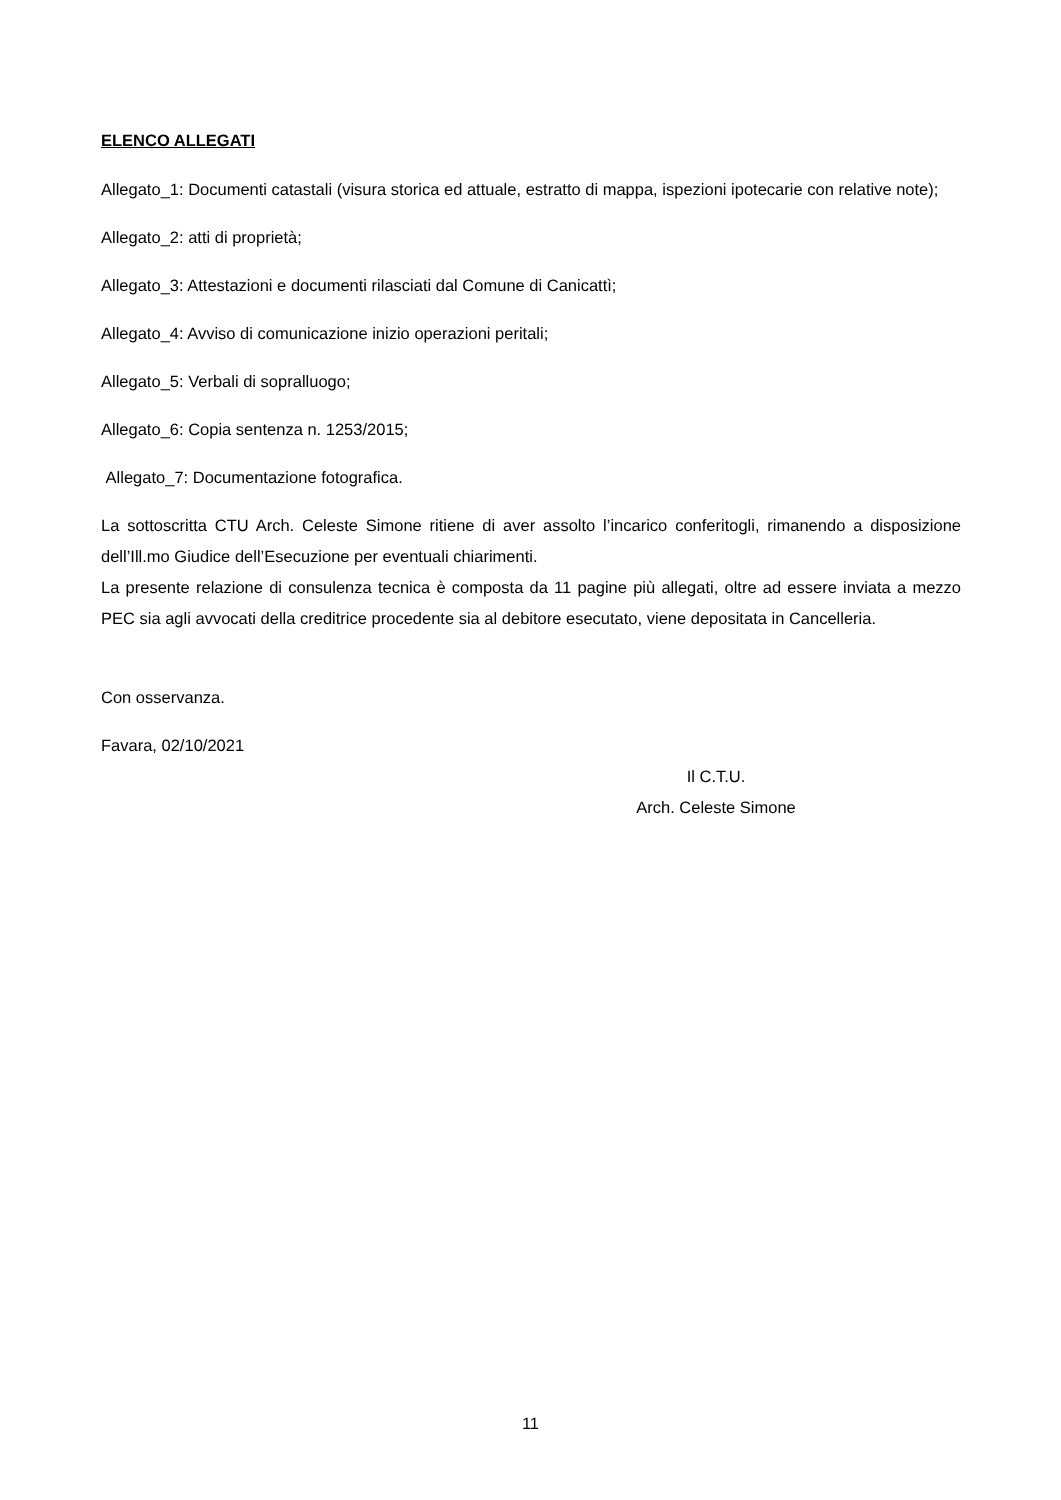ELENCO ALLEGATI
Allegato_1: Documenti catastali (visura storica ed attuale, estratto di mappa, ispezioni ipotecarie con relative note);
Allegato_2: atti di proprietà;
Allegato_3: Attestazioni e documenti rilasciati dal Comune di Canicattì;
Allegato_4: Avviso di comunicazione inizio operazioni peritali;
Allegato_5: Verbali di sopralluogo;
Allegato_6: Copia sentenza n. 1253/2015;
Allegato_7: Documentazione fotografica.
La sottoscritta CTU Arch. Celeste Simone ritiene di aver assolto l’incarico conferitogli, rimanendo a disposizione dell’Ill.mo Giudice dell’Esecuzione per eventuali chiarimenti.
La presente relazione di consulenza tecnica è composta da 11 pagine più allegati, oltre ad essere inviata a mezzo PEC sia agli avvocati della creditrice procedente sia al debitore esecutato, viene depositata in Cancelleria.
Con osservanza.
Favara, 02/10/2021
Il C.T.U.
Arch. Celeste Simone
11